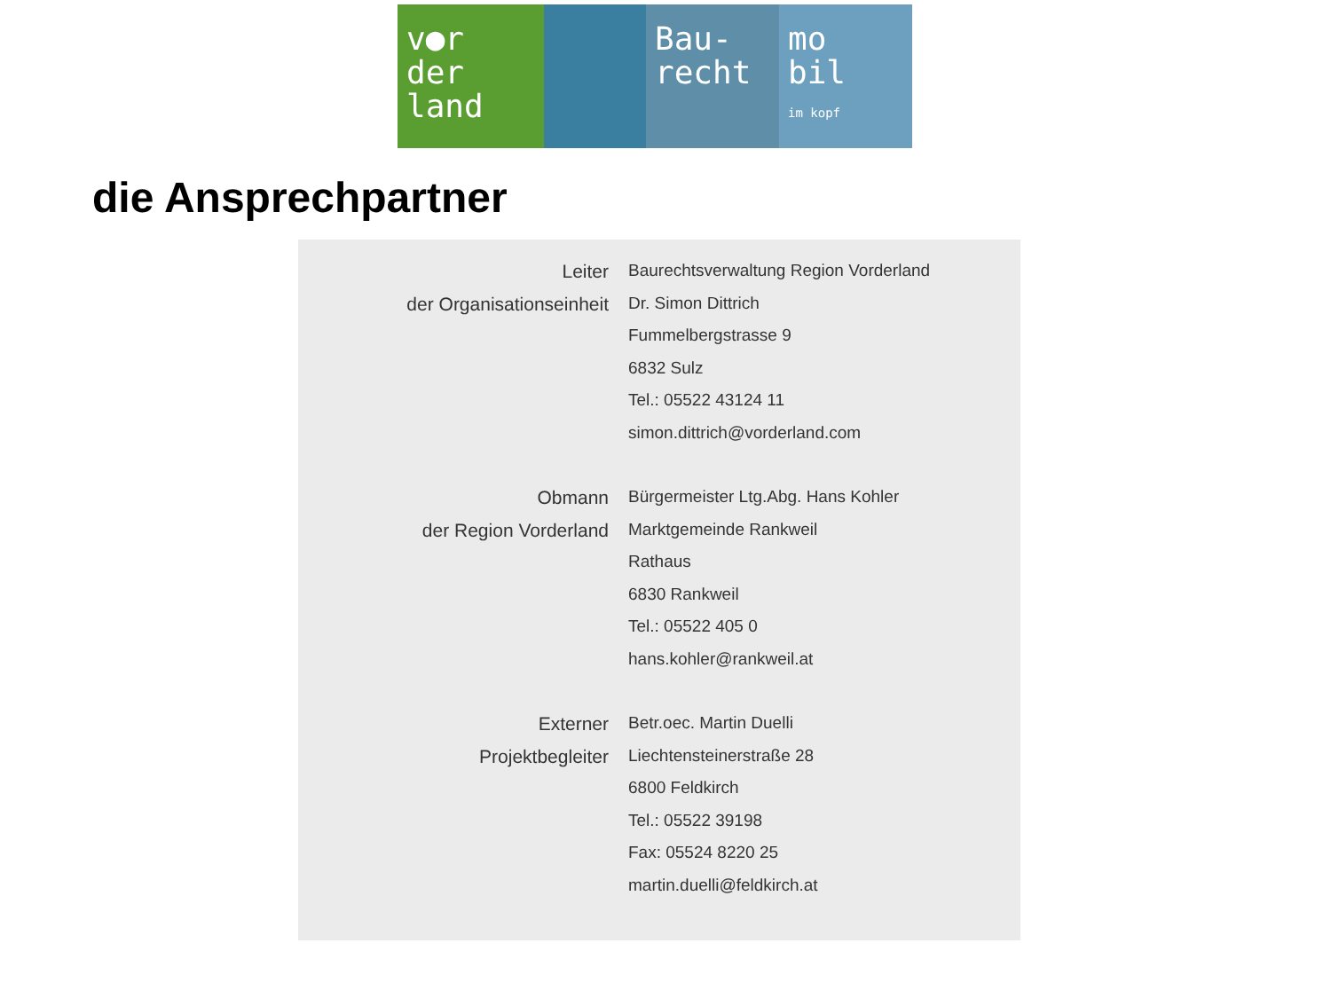v●r
der
land
Bau-
recht
mo
bil
im kopf
die Ansprechpartner
| Leiter | Baurechtsverwaltung Region Vorderland |
| der Organisationseinheit | Dr. Simon Dittrich |
| | Fummelbergstrasse 9 |
| | 6832 Sulz |
| | Tel.: 05522 43124 11 |
| | simon.dittrich@vorderland.com |
| Obmann | Bürgermeister Ltg.Abg. Hans Kohler |
| der Region Vorderland | Marktgemeinde Rankweil |
| | Rathaus |
| | 6830 Rankweil |
| | Tel.: 05522 405 0 |
| | hans.kohler@rankweil.at |
| Externer | Betr.oec. Martin Duelli |
| Projektbegleiter | Liechtensteinerstraße 28 |
| | 6800 Feldkirch |
| | Tel.: 05522 39198 |
| | Fax: 05524 8220 25 |
| | martin.duelli@feldkirch.at |